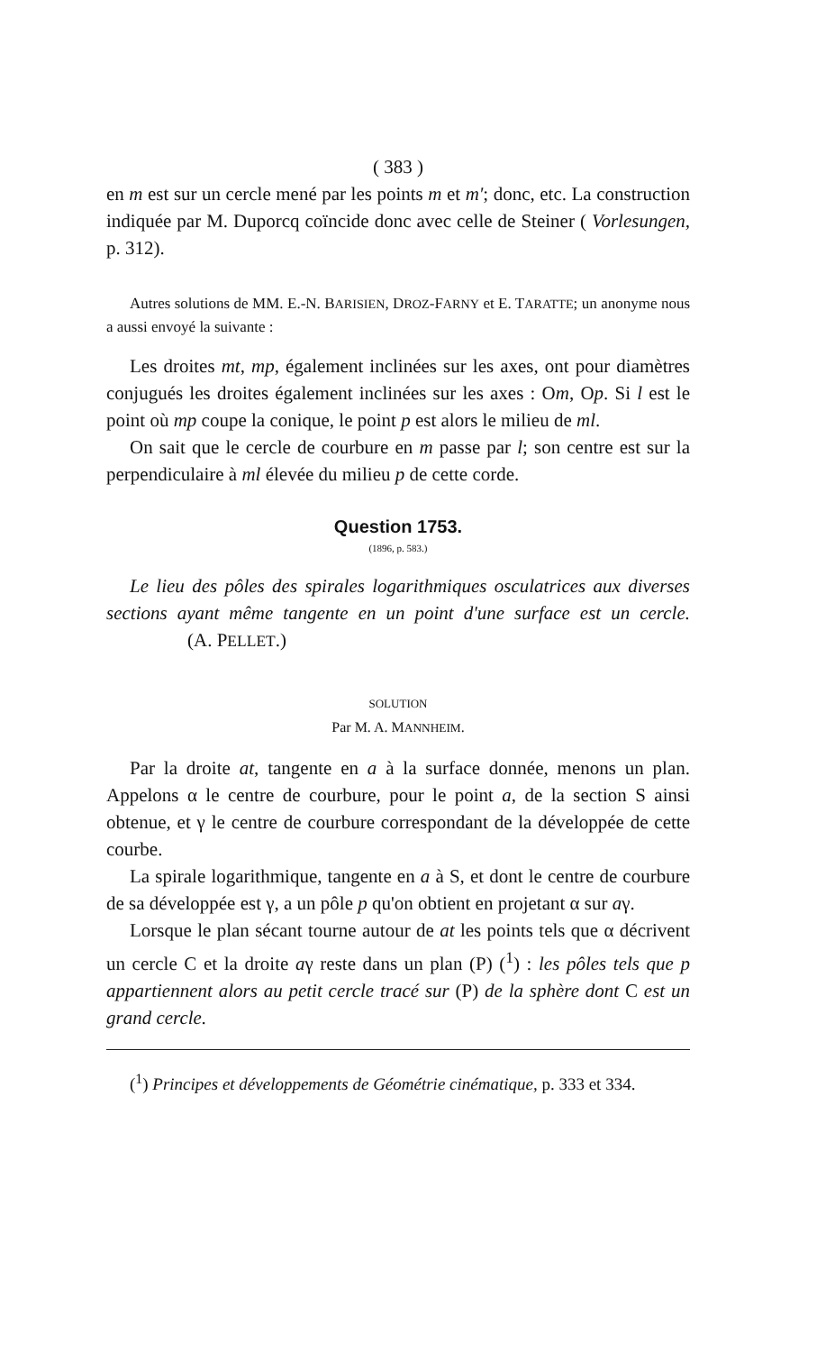( 383 )
en m est sur un cercle mené par les points m et m'; donc, etc. La construction indiquée par M. Duporcq coïncide donc avec celle de Steiner ( Vorlesungen, p. 312).
Autres solutions de MM. E.-N. BARISIEN, DROZ-FARNY et E. TARATTE; un anonyme nous a aussi envoyé la suivante :
Les droites mt, mp, également inclinées sur les axes, ont pour diamètres conjugués les droites également inclinées sur les axes : Om, Op. Si l est le point où mp coupe la conique, le point p est alors le milieu de ml.
On sait que le cercle de courbure en m passe par l; son centre est sur la perpendiculaire à ml élevée du milieu p de cette corde.
Question 1753.
(1896, p. 583.)
Le lieu des pôles des spirales logarithmiques osculatrices aux diverses sections ayant même tangente en un point d'une surface est un cercle. (A. PELLET.)
SOLUTION
Par M. A. MANNHEIM.
Par la droite at, tangente en a à la surface donnée, menons un plan. Appelons α le centre de courbure, pour le point a, de la section S ainsi obtenue, et γ le centre de courbure correspondant de la développée de cette courbe.
La spirale logarithmique, tangente en a à S, et dont le centre de courbure de sa développée est γ, a un pôle p qu'on obtient en projetant α sur aγ.
Lorsque le plan sécant tourne autour de at les points tels que α décrivent un cercle C et la droite aγ reste dans un plan (P) (<sup>1</sup>) : les pôles tels que p appartiennent alors au petit cercle tracé sur (P) de la sphère dont C est un grand cercle.
(<sup>1</sup>) Principes et développements de Géométrie cinématique, p. 333 et 334.